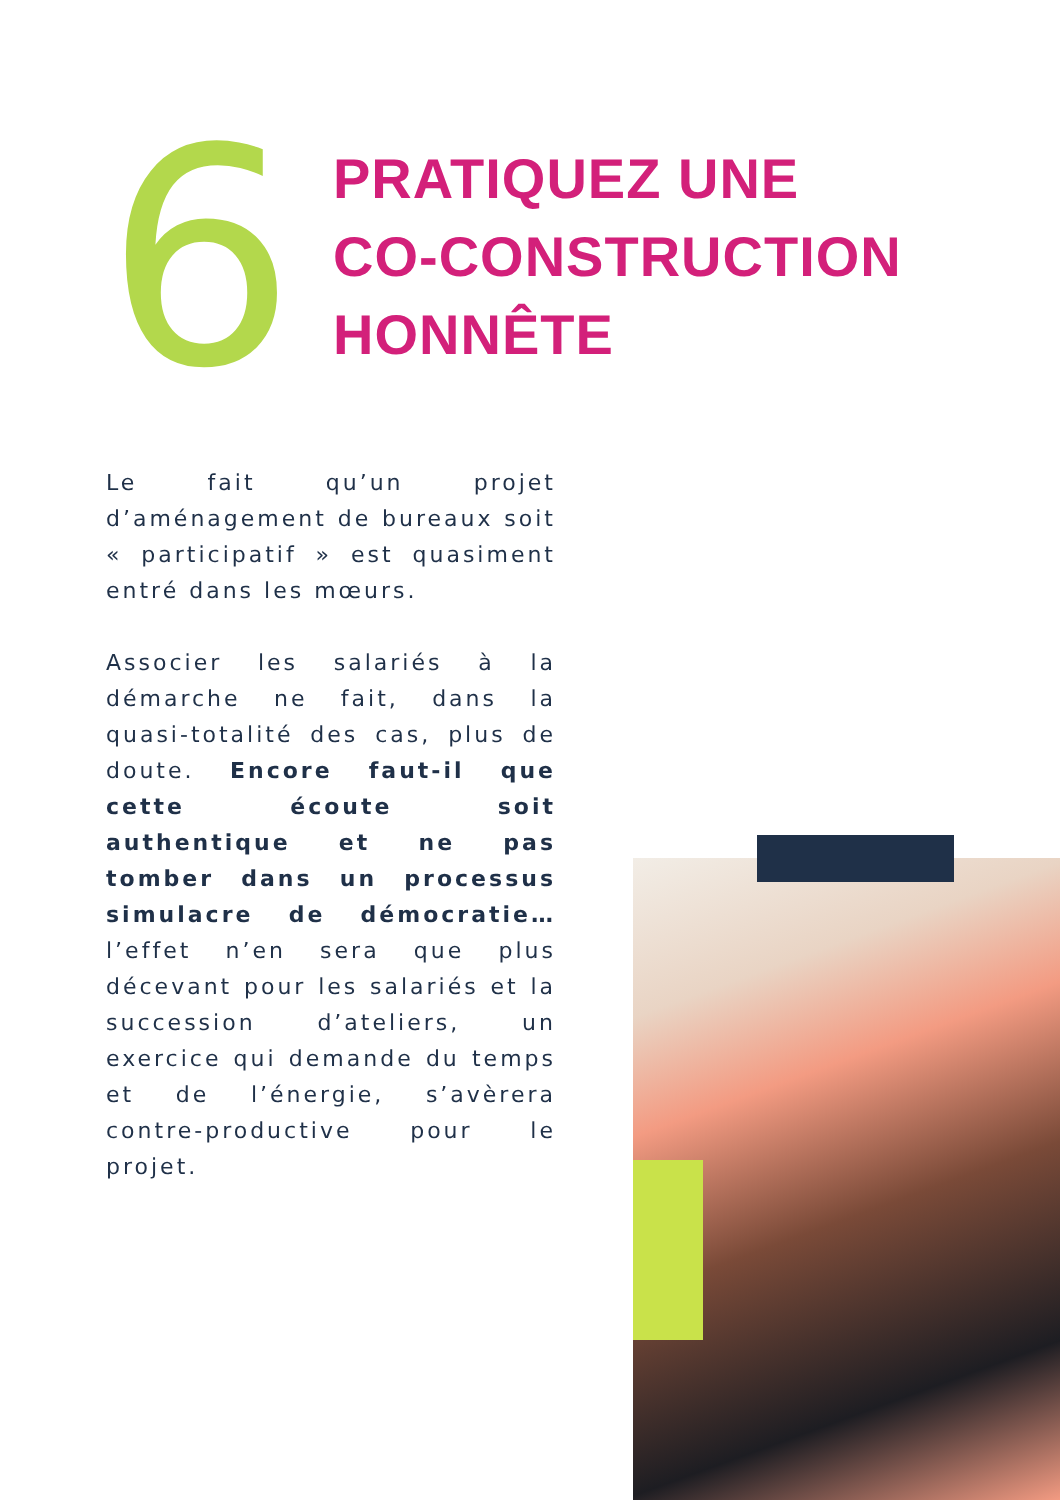6
PRATIQUEZ UNE
CO-CONSTRUCTION
HONNÊTE
Le fait qu’un projet d’aménagement de bureaux soit « participatif » est quasiment entré dans les mœurs.
Associer les salariés à la démarche ne fait, dans la quasi-totalité des cas, plus de doute. Encore faut-il que cette écoute soit authentique et ne pas tomber dans un processus simulacre de démocratie… l’effet n’en sera que plus décevant pour les salariés et la succession d’ateliers, un exercice qui demande du temps et de l’énergie, s’avèrera contre-productive pour le projet.